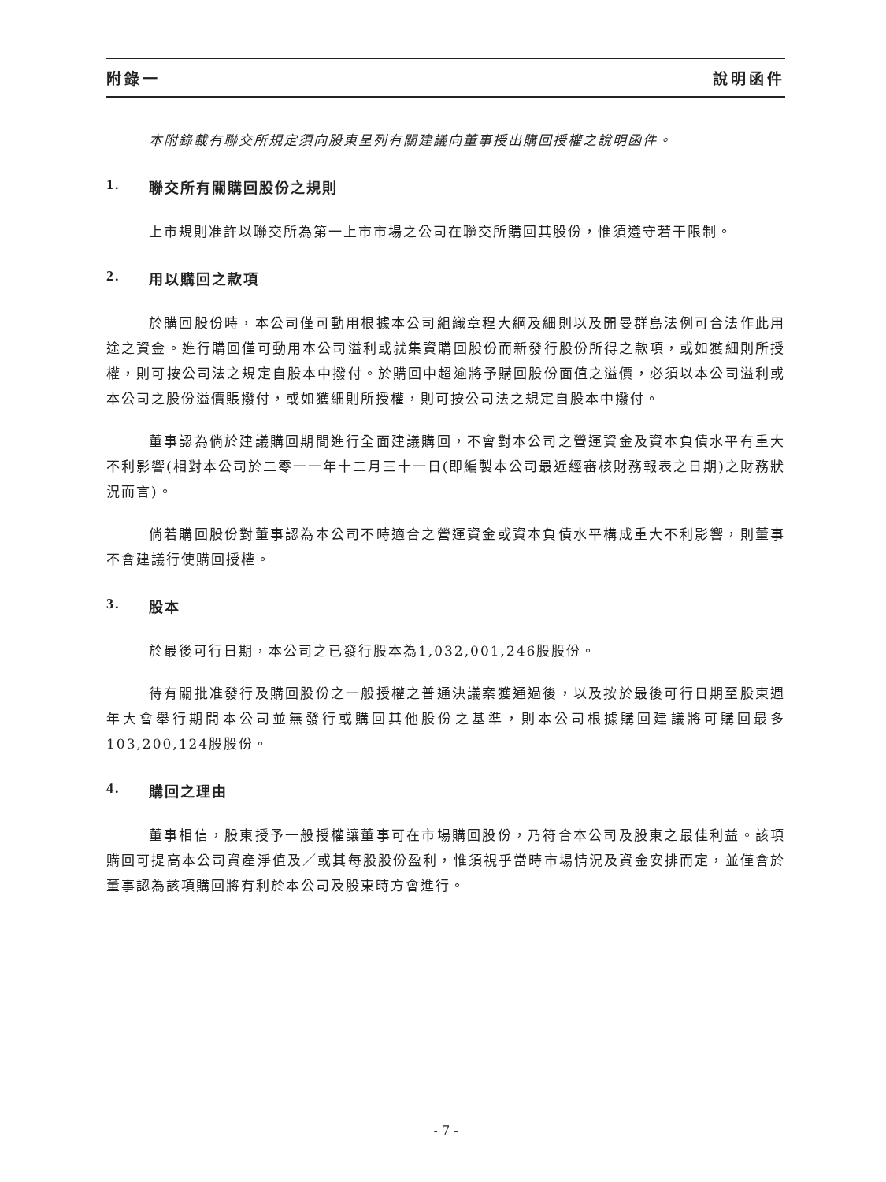附錄一 說明函件
本附錄載有聯交所規定須向股東呈列有關建議向董事授出購回授權之說明函件。
1. 聯交所有關購回股份之規則
上市規則准許以聯交所為第一上市市場之公司在聯交所購回其股份，惟須遵守若干限制。
2. 用以購回之款項
於購回股份時，本公司僅可動用根據本公司組織章程大綱及細則以及開曼群島法例可合法作此用途之資金。進行購回僅可動用本公司溢利或就集資購回股份而新發行股份所得之款項，或如獲細則所授權，則可按公司法之規定自股本中撥付。於購回中超逾將予購回股份面值之溢價，必須以本公司溢利或本公司之股份溢價賬撥付，或如獲細則所授權，則可按公司法之規定自股本中撥付。
董事認為倘於建議購回期間進行全面建議購回，不會對本公司之營運資金及資本負債水平有重大不利影響(相對本公司於二零一一年十二月三十一日(即編製本公司最近經審核財務報表之日期)之財務狀況而言)。
倘若購回股份對董事認為本公司不時適合之營運資金或資本負債水平構成重大不利影響，則董事不會建議行使購回授權。
3. 股本
於最後可行日期，本公司之已發行股本為1,032,001,246股股份。
待有關批准發行及購回股份之一般授權之普通決議案獲通過後，以及按於最後可行日期至股東週年大會舉行期間本公司並無發行或購回其他股份之基準，則本公司根據購回建議將可購回最多103,200,124股股份。
4. 購回之理由
董事相信，股東授予一般授權讓董事可在市場購回股份，乃符合本公司及股東之最佳利益。該項購回可提高本公司資產淨值及／或其每股股份盈利，惟須視乎當時市場情況及資金安排而定，並僅會於董事認為該項購回將有利於本公司及股東時方會進行。
- 7 -